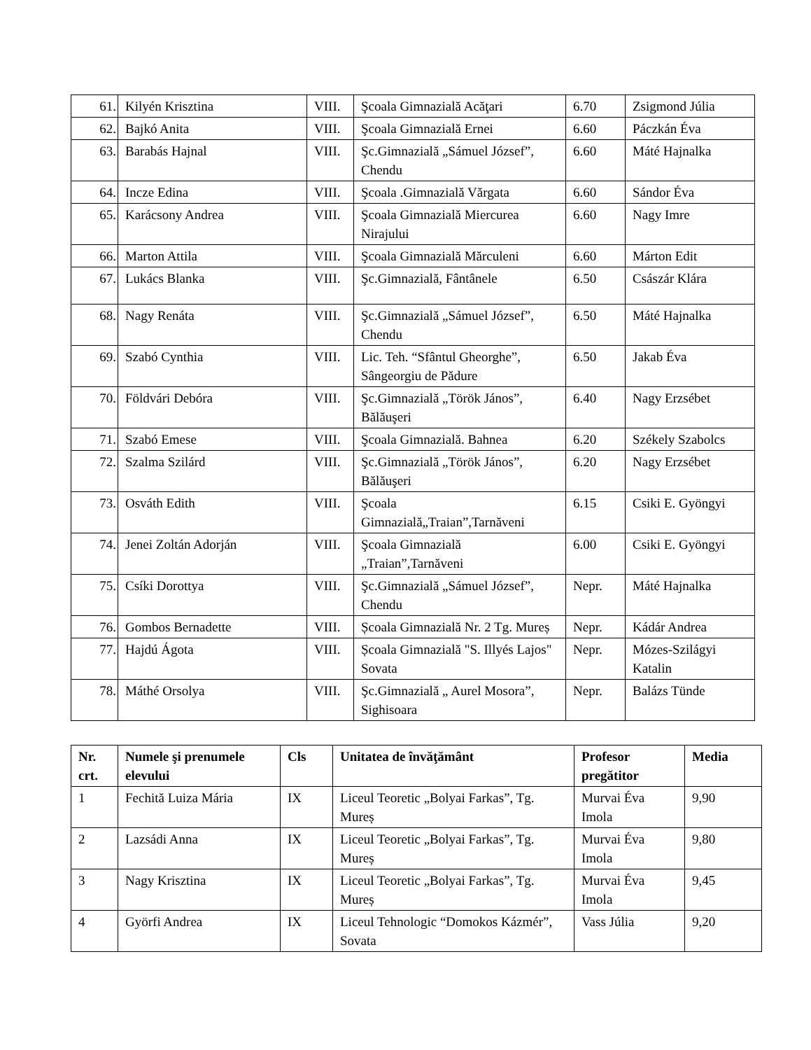| 61. | Kilyén Krisztina | VIII. | Şcoala Gimnazială Acăţari | 6.70 | Zsigmond Júlia |
| 62. | Bajkó Anita | VIII. | Şcoala Gimnazială Ernei | 6.60 | Páczkán Éva |
| 63. | Barabás Hajnal | VIII. | Şc.Gimnazială „Sámuel József”, Chendu | 6.60 | Máté Hajnalka |
| 64. | Incze Edina | VIII. | Şcoala .Gimnazială Vărgata | 6.60 | Sándor Éva |
| 65. | Karácsony Andrea | VIII. | Şcoala Gimnazială Miercurea Nirajului | 6.60 | Nagy Imre |
| 66. | Marton Attila | VIII. | Şcoala Gimnazială Mărculeni | 6.60 | Márton Edit |
| 67. | Lukács Blanka | VIII. | Şc.Gimnazială, Fântânele | 6.50 | Császár Klára |
| 68. | Nagy Renáta | VIII. | Şc.Gimnazială „Sámuel József”, Chendu | 6.50 | Máté Hajnalka |
| 69. | Szabó Cynthia | VIII. | Lic. Teh. “Sfântul Gheorghe”, Sângeorgiu de Pădure | 6.50 | Jakab Éva |
| 70. | Földvári Debóra | VIII. | Şc.Gimnazială „Török János”, Bălăuşeri | 6.40 | Nagy Erzsébet |
| 71. | Szabó Emese | VIII. | Şcoala Gimnazială. Bahnea | 6.20 | Székely Szabolcs |
| 72. | Szalma Szilárd | VIII. | Şc.Gimnazială „Török János”, Bălăuşeri | 6.20 | Nagy Erzsébet |
| 73. | Osváth Edith | VIII. | Şcoala Gimnazială„Traian”,Tarnăveni | 6.15 | Csiki E. Gyöngyi |
| 74. | Jenei Zoltán Adorján | VIII. | Şcoala Gimnazială „Traian”,Tarnăveni | 6.00 | Csiki E. Gyöngyi |
| 75. | Csíki Dorottya | VIII. | Şc.Gimnazială „Sámuel József”, Chendu | Nepr. | Máté Hajnalka |
| 76. | Gombos Bernadette | VIII. | Școala Gimnazială Nr. 2 Tg. Mureș | Nepr. | Kádár Andrea |
| 77. | Hajdú Ágota | VIII. | Școala Gimnazială "S. Illyés Lajos" Sovata | Nepr. | Mózes-Szilágyi Katalin |
| 78. | Máthé Orsolya | VIII. | Şc.Gimnazială „ Aurel Mosora”, Sighisoara | Nepr. | Balázs Tünde |
| Nr. crt. | Numele şi prenumele elevului | Cls | Unitatea de învăţământ | Profesor pregătitor | Media |
| --- | --- | --- | --- | --- | --- |
| 1 | Fechită Luiza Mária | IX | Liceul Teoretic „Bolyai Farkas”, Tg. Mureș | Murvai Éva Imola | 9,90 |
| 2 | Lazsádi Anna | IX | Liceul Teoretic „Bolyai Farkas”, Tg. Mureș | Murvai Éva Imola | 9,80 |
| 3 | Nagy Krisztina | IX | Liceul Teoretic „Bolyai Farkas”, Tg. Mureș | Murvai Éva Imola | 9,45 |
| 4 | Györfi Andrea | IX | Liceul Tehnologic “Domokos Kázmér”, Sovata | Vass Júlia | 9,20 |